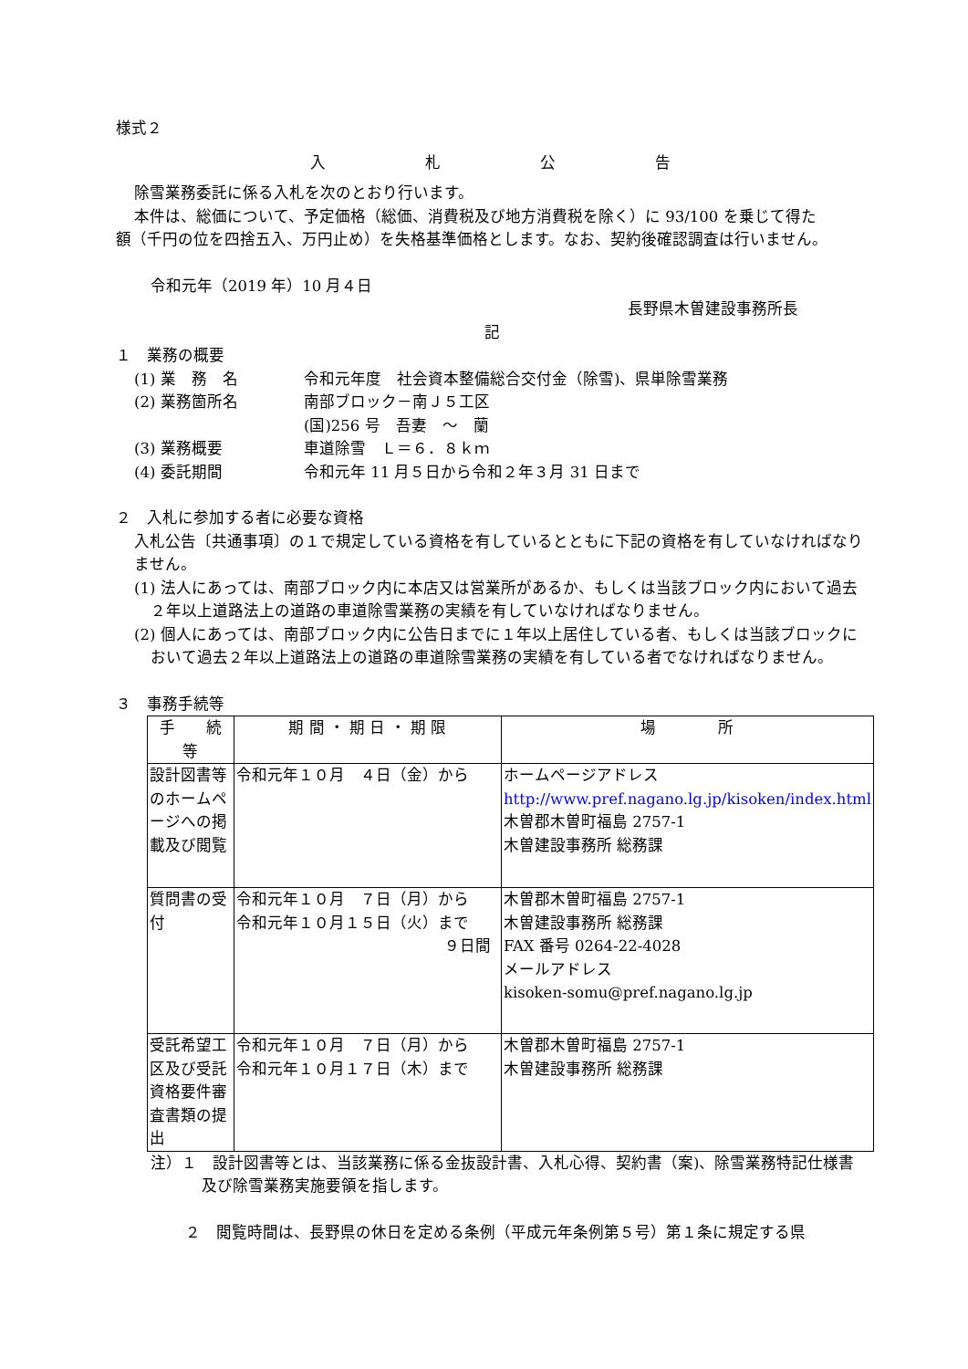様式２
入　　　　　札　　　　　公　　　　　告
除雪業務委託に係る入札を次のとおり行います。
本件は、総価について、予定価格（総価、消費税及び地方消費税を除く）に 93/100 を乗じて得た
額（千円の位を四捨五入、万円止め）を失格基準価格とします。なお、契約後確認調査は行いません。
令和元年（2019 年）10 月４日
長野県木曽建設事務所長
記
１　業務の概要
(1) 業　務　名 令和元年度　社会資本整備総合交付金（除雪)、県単除雪業務
(2) 業務箇所名 南部ブロック－南Ｊ５工区
(国)256 号　吾妻　～　蘭
(3) 業務概要 車道除雪　Ｌ＝６．８ｋｍ
(4) 委託期間 令和元年 11 月５日から令和２年３月 31 日まで
２　入札に参加する者に必要な資格
入札公告〔共通事項〕の１で規定している資格を有しているとともに下記の資格を有していなければなりません。
(1) 法人にあっては、南部ブロック内に本店又は営業所があるか、もしくは当該ブロック内において過去２年以上道路法上の道路の車道除雪業務の実績を有していなければなりません。
(2) 個人にあっては、南部ブロック内に公告日までに１年以上居住している者、もしくは当該ブロックにおいて過去２年以上道路法上の道路の車道除雪業務の実績を有している者でなければなりません。
３　事務手続等
| 手 続 等 | 期 間 ・ 期 日 ・ 期 限 | 場 所 |
| --- | --- | --- |
| 設計図書等のホームページへの掲載及び閲覧 | 令和元年１０月 ４日（金）から | ホームページアドレス http://www.pref.nagano.lg.jp/kisoken/index.html 木曽郡木曽町福島 2757-1 木曽建設事務所 総務課 |
| 質問書の受付 | 令和元年１０月 ７日（月）から 令和元年１０月１５日（火）まで ９日間 | 木曽郡木曽町福島 2757-1 木曽建設事務所 総務課 FAX 番号 0264-22-4028 メールアドレス kisoken-somu@pref.nagano.lg.jp |
| 受託希望工区及び受託資格要件審査書類の提出 | 令和元年１０月 ７日（月）から 令和元年１０月１７日（木）まで | 木曽郡木曽町福島 2757-1 木曽建設事務所 総務課 |
注）１　設計図書等とは、当該業務に係る金抜設計書、入札心得、契約書（案)、除雪業務特記仕様書及び除雪業務実施要領を指します。
２　閲覧時間は、長野県の休日を定める条例（平成元年条例第５号）第１条に規定する県